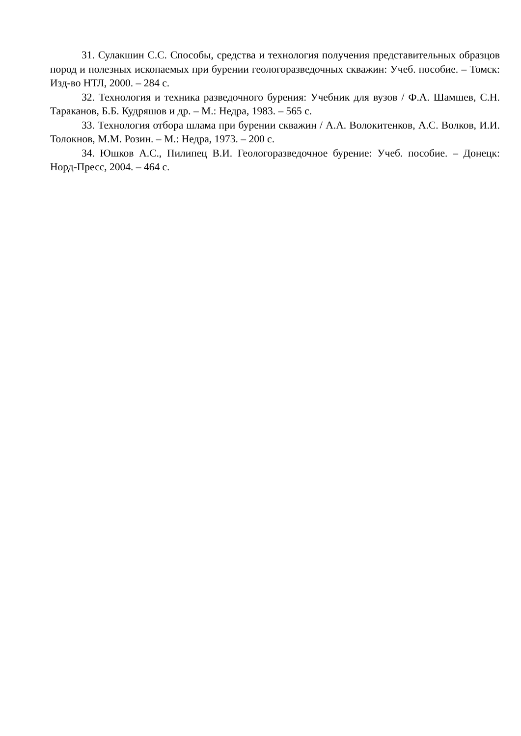31. Сулакшин С.С. Способы, средства и технология получения представительных образцов пород и полезных ископаемых при бурении геологоразведочных скважин: Учеб. пособие. – Томск: Изд-во НТЛ, 2000. – 284 с.
32. Технология и техника разведочного бурения: Учебник для вузов / Ф.А. Шамшев, С.Н. Тараканов, Б.Б. Кудряшов и др. – М.: Недра, 1983. – 565 с.
33. Технология отбора шлама при бурении скважин / А.А. Волокитенков, А.С. Волков, И.И. Толокнов, М.М. Розин. – М.: Недра, 1973. – 200 с.
34. Юшков А.С., Пилипец В.И. Геологоразведочное бурение: Учеб. пособие. – Донецк: Норд-Пресс, 2004. – 464 с.